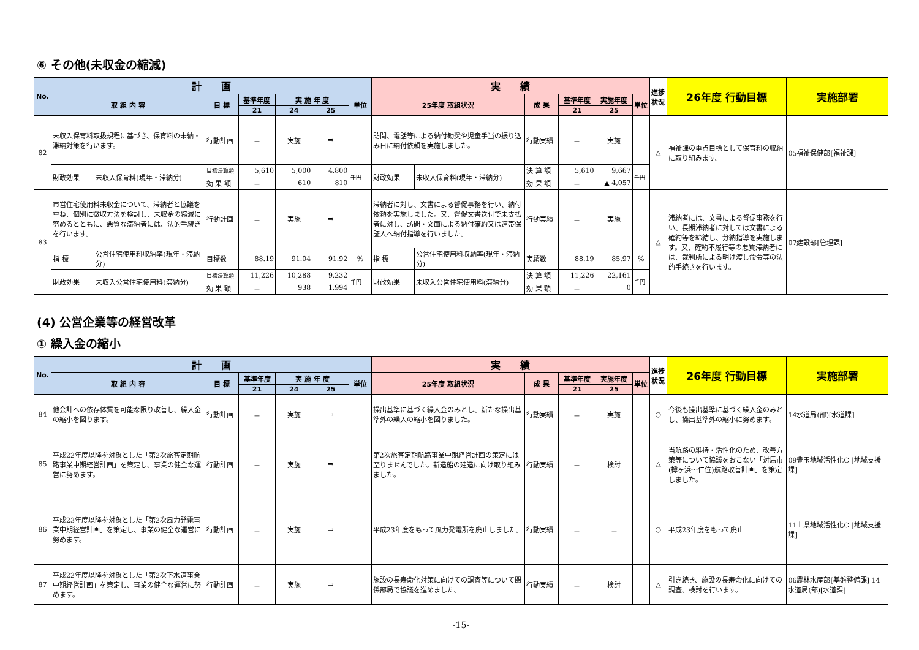⑥ その他(未収金の縮減)
| No. | 計 画 | | | | | | | 実 績 | | | | | | 進捗状況 | 26年度 行動目標 | 実施部署 |
| --- | --- | --- | --- | --- | --- | --- | --- | --- | --- | --- | --- | --- | --- | --- | --- | --- |
| | 取 組 内 容 | | 目 標 | 基準年度 | 実 施 年 度 | | 単位 | 25年度 取組状況 | | 成 果 | 基準年度 | 実施年度 | 単位 | | | |
| | | | | 21 | 24 | 25 | | | | | 21 | 25 | | | | |
| 82 | 未収入保育料取扱規程に基づき、保育料の未納・滞納対策を行います。 | | 行動計画 | － | 実施 | ⇒ | | 訪問、電話等による納付勧奨や児童手当の振り込み日に納付依頼を実施しました。 | | 行動実績 | － | 実施 | | △ | 福祉課の重点目標として保育料の収納に取り組みます。 | 05福祉保健部[福祉課] |
| | 財政効果 | 未収入保育料(現年・滞納分) | 目標決算額 | 5,610 | 5,000 | 4,800 | 千円 | 財政効果 | 未収入保育料(現年・滞納分) | 決 算 額 | 5,610 | 9,667 | 千円 | | | |
| | | | 効 果 額 | － | 610 | 810 | | | | 効 果 額 | － | ▲ 4,057 | | | | |
| 83 | 市営住宅使用料未収金について、滞納者と協議を重ね、個別に徴収方法を検討し、未収金の縮減に努めるとともに、悪質な滞納者には、法的手続きを行います。 | | 行動計画 | － | 実施 | ⇒ | | 滞納者に対し、文書による督促事務を行い、納付依頼を実施しました。又、督促文書送付で未支払者に対し、訪問・文面による納付確約又は連帯保証人へ納付指導を行いました。 | | 行動実績 | － | 実施 | | △ | 滞納者には、文書による督促事務を行い、長期滞納者に対しては文書による確約等を締結し、分納指導を実施します。又、確約不履行等の悪質滞納者には、裁判所による明け渡し命令等の法的手続きを行います。 | 07建設部[管理課] |
| | 指 標 | 公営住宅使用料収納率(現年・滞納分) | 目標数 | 88.19 | 91.04 | 91.92 | % | 指 標 | 公営住宅使用料収納率(現年・滞納分) | 実績数 | 88.19 | 85.97 | % | | | |
| | 財政効果 | 未収入公営住宅使用料(滞納分) | 目標決算額 | 11,226 | 10,288 | 9,232 | 千円 | 財政効果 | 未収入公営住宅使用料(滞納分) | 決 算 額 | 11,226 | 22,161 | 千円 | | | |
| | | | 効 果 額 | － | 938 | 1,994 | | | | 効 果 額 | － | 0 | | | | |
(4) 公営企業等の経営改革
① 繰入金の縮小
| No. | 計 画 | | | | | | 実 績 | | | | | 進捗状況 | 26年度 行動目標 | 実施部署 |
| --- | --- | --- | --- | --- | --- | --- | --- | --- | --- | --- | --- | --- | --- | --- |
| | 取 組 内 容 | 目 標 | 基準年度 | 実 施 年 度 | | 単位 | 25年度 取組状況 | 成 果 | 基準年度 | 実施年度 | 単位 | | | |
| | | | 21 | 24 | 25 | | | | 21 | 25 | | | | |
| 84 | 他会計への依存体質を可能な限り改善し、繰入金の縮小を図ります。 | 行動計画 | － | 実施 | ⇒ | | 操出基準に基づく繰入金のみとし、新たな操出基準外の繰入の縮小を図りました。 | 行動実績 | － | 実施 | | ○ | 今後も操出基準に基づく繰入金のみとし、操出基準外の縮小に努めます。 | 14水道局(部)[水道課] |
| 85 | 平成22年度以降を対象とした「第2次旅客定期航路事業中期経営計画」を策定し、事業の健全な運営に努めます。 | 行動計画 | － | 実施 | ⇒ | | 第2次旅客定期航路事業中期経営計画の策定には至りませんでした。新造船の建造に向け取り組みました。 | 行動実績 | － | 検討 | | △ | 当航路の維持・活性化のため、改善方策等について協議をおこない「対馬市(樽ヶ浜～仁位)航路改善計画」を策定しました。 | 09豊玉地域活性化C [地域支援課] |
| 86 | 平成23年度以降を対象とした「第2次風力発電事業中期経営計画」を策定し、事業の健全な運営に努めます。 | 行動計画 | － | 実施 | ⇒ | | 平成23年度をもって風力発電所を廃止しました。 | 行動実績 | － | － | | ○ | 平成23年度をもって廃止 | 11上県地域活性化C [地域支援課] |
| 87 | 平成22年度以降を対象とした「第2次下水道事業中期経営計画」を策定し、事業の健全な運営に努めます。 | 行動計画 | － | 実施 | ⇒ | | 施設の長寿命化対策に向けての調査等について関係部局で協議を進めました。 | 行動実績 | － | 検討 | | △ | 引き続き、施設の長寿命化に向けての調査、検討を行います。 | 06農林水産部[基盤整備課] 14水道局(部)[水道課] |
-15-